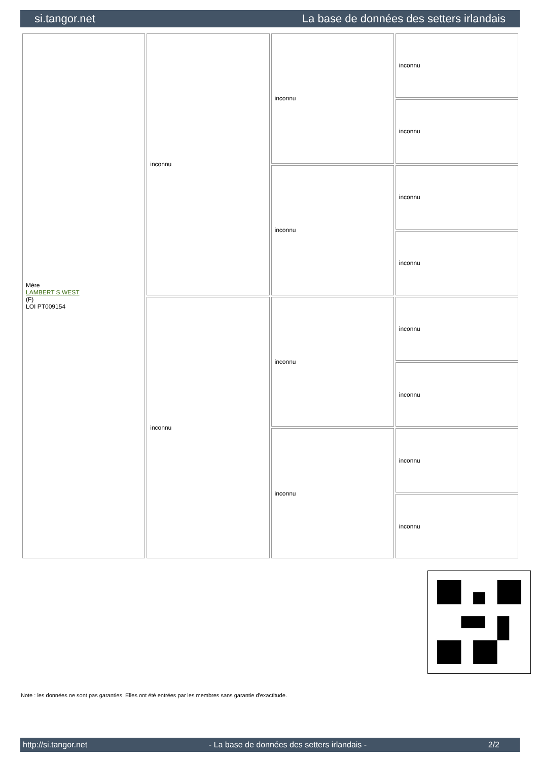si.tangor.net La base de données des setters irlandais
| Mère LAMBERT S WEST (F) LOI PT009154 | inconnu | inconnu | inconnu |
| | | | inconnu |
| | | inconnu | inconnu |
| | | | inconnu |
| | inconnu | inconnu | inconnu |
| | | | inconnu |
| | | inconnu | inconnu |
| | | | inconnu |
Note : les données ne sont pas garanties. Elles ont été entrées par les membres sans garantie d'exactitude.
http://si.tangor.net - La base de données des setters irlandais - 2/2